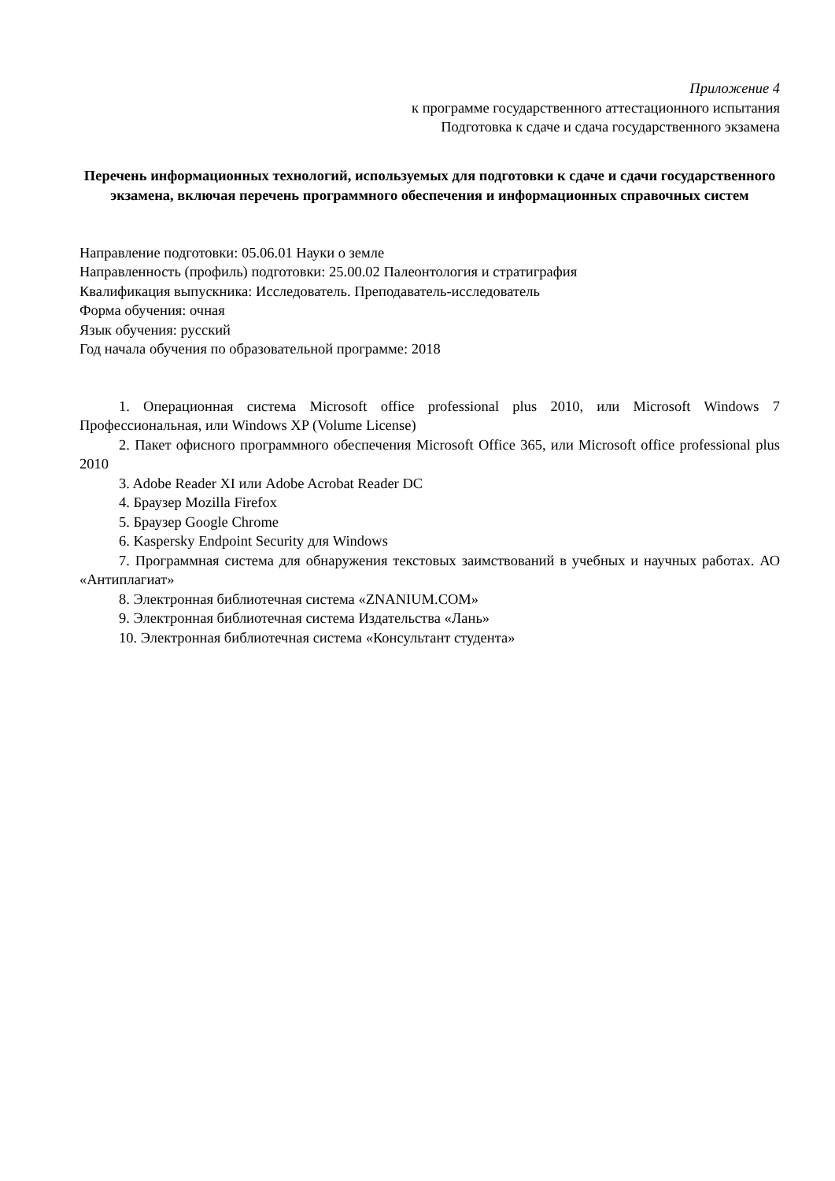Приложение 4
к программе государственного аттестационного испытания
Подготовка к сдаче и сдача государственного экзамена
Перечень информационных технологий, используемых для подготовки к сдаче и сдачи государственного экзамена, включая перечень программного обеспечения и информационных справочных систем
Направление подготовки: 05.06.01 Науки о земле
Направленность (профиль) подготовки: 25.00.02 Палеонтология и стратиграфия
Квалификация выпускника: Исследователь. Преподаватель-исследователь
Форма обучения: очная
Язык обучения: русский
Год начала обучения по образовательной программе: 2018
1. Операционная система Microsoft office professional plus 2010, или Microsoft Windows 7 Профессиональная, или Windows XP (Volume License)
2. Пакет офисного программного обеспечения Microsoft Office 365, или Microsoft office professional plus 2010
3. Adobe Reader XI или Adobe Acrobat Reader DC
4. Браузер Mozilla Firefox
5. Браузер Google Chrome
6. Kaspersky Endpoint Security для Windows
7. Программная система для обнаружения текстовых заимствований в учебных и научных работах. АО «Антиплагиат»
8. Электронная библиотечная система «ZNANIUM.COM»
9. Электронная библиотечная система Издательства «Лань»
10. Электронная библиотечная система «Консультант студента»